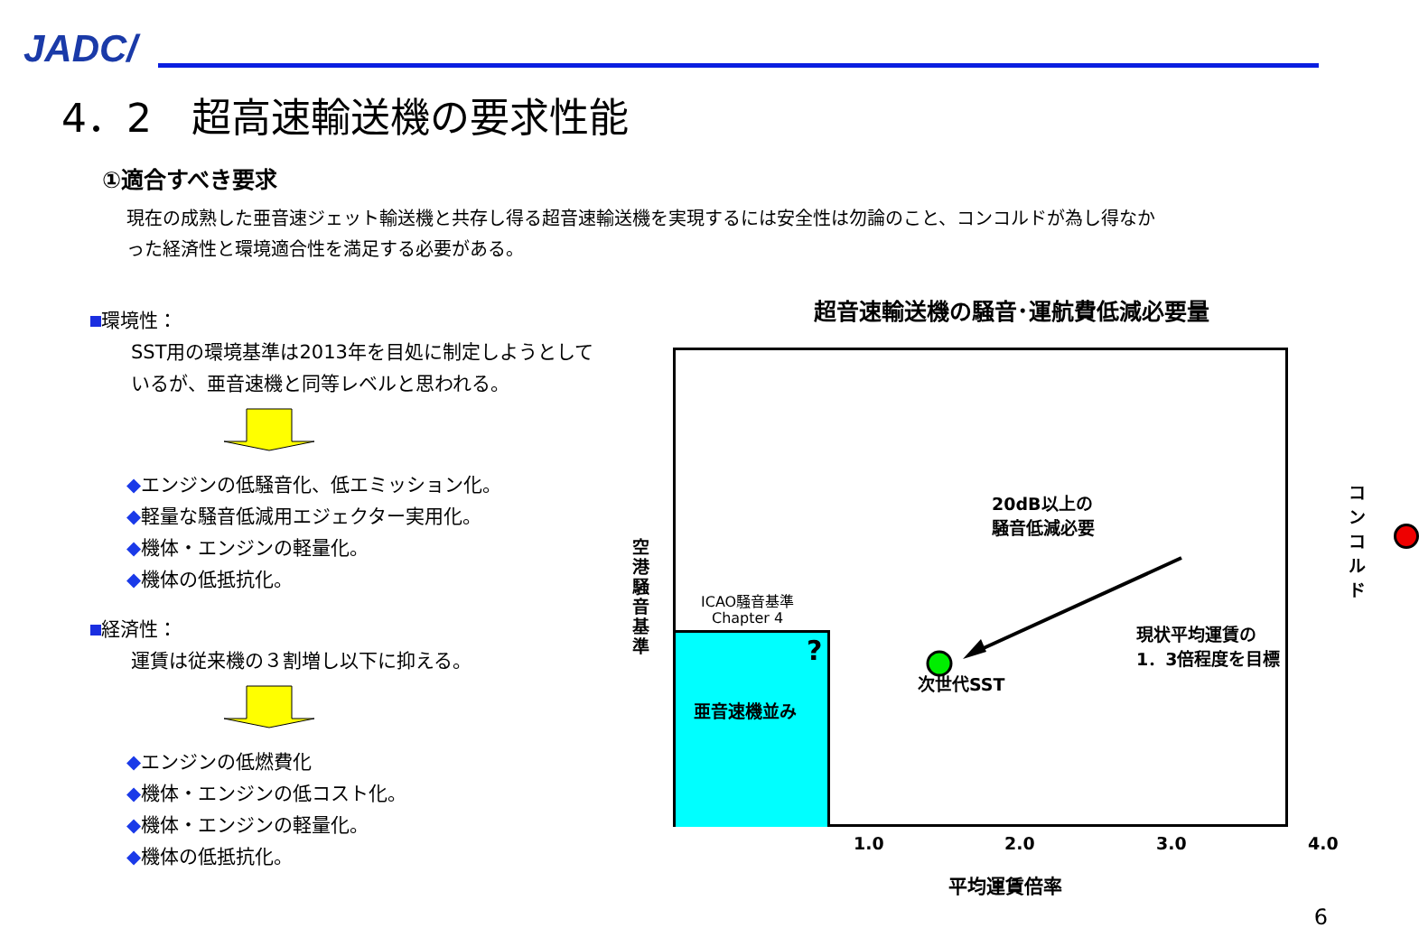JADC/
4．2　超高速輸送機の要求性能
①適合すべき要求
現在の成熟した亜音速ジェット輸送機と共存し得る超音速輸送機を実現するには安全性は勿論のこと、コンコルドが為し得なかった経済性と環境適合性を満足する必要がある。
環境性：
SST用の環境基準は2013年を目処に制定しようとしているが、亜音速機と同等レベルと思われる。
◆エンジンの低騒音化、低エミッション化。
◆軽量な騒音低減用エジェクター実用化。
◆機体・エンジンの軽量化。
◆機体の低抵抗化。
経済性：
運賃は従来機の３割増し以下に抑える。
◆エンジンの低燃費化
◆機体・エンジンの低コスト化。
◆機体・エンジンの軽量化。
◆機体の低抵抗化。
超音速輸送機の騒音･運航費低減必要量
空港騒音基準
亜音速機並み
ICAO騒音基準
Chapter 4
?
次世代SST
20dB以上の
騒音低減必要
現状平均運賃の
1．3倍程度を目標
コンコルド
1.0 2.0 3.0 4.0
平均運賃倍率
6